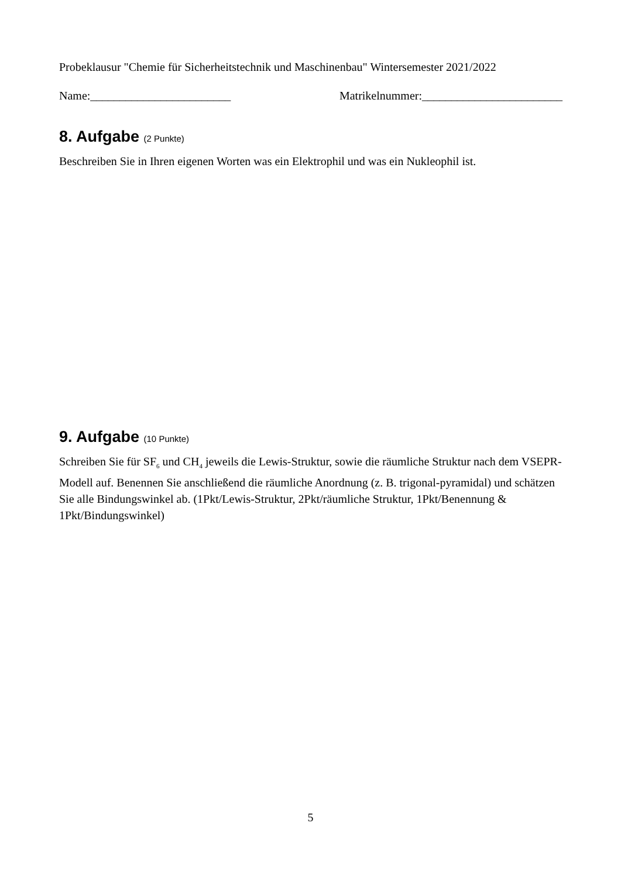Probeklausur "Chemie für Sicherheitstechnik und Maschinenbau" Wintersemester 2021/2022
Name:________________________ Matrikelnummer:________________________
8. Aufgabe (2 Punkte)
Beschreiben Sie in Ihren eigenen Worten was ein Elektrophil und was ein Nukleophil ist.
9. Aufgabe (10 Punkte)
Schreiben Sie für SF<sub>6</sub> und CH<sub>4</sub> jeweils die Lewis-Struktur, sowie die räumliche Struktur nach dem VSEPR-Modell auf. Benennen Sie anschließend die räumliche Anordnung (z. B. trigonal-pyramidal) und schätzen Sie alle Bindungswinkel ab. (1Pkt/Lewis-Struktur, 2Pkt/räumliche Struktur, 1Pkt/Benennung & 1Pkt/Bindungswinkel)
5